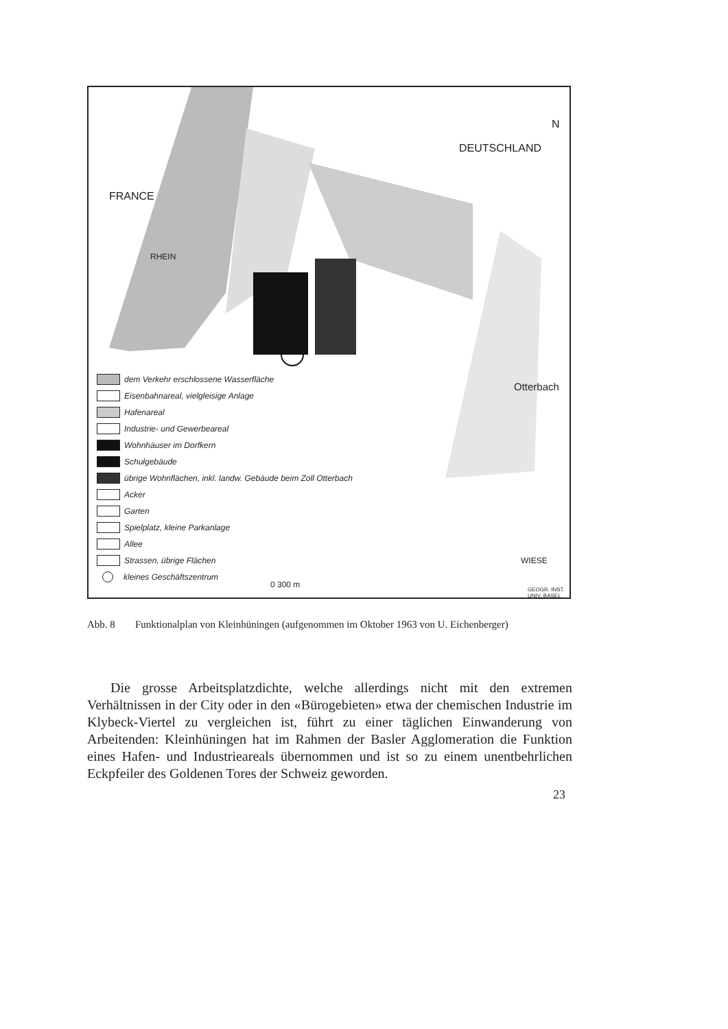N
DEUTSCHLAND
FRANCE
RHEIN
Otterbach
WIESE
0 300 m
GEOGR. INST. UNIV. BASEL
dem Verkehr erschlossene Wasserfläche
Eisenbahnareal, vielgleisige Anlage
Hafenareal
Industrie- und Gewerbeareal
Wohnhäuser im Dorfkern
Schulgebäude
übrige Wohnflächen, inkl. landw. Gebäude beim Zoll Otterbach
Acker
Garten
Spielplatz, kleine Parkanlage
Allee
Strassen, übrige Flächen
kleines Geschäftszentrum
Abb. 8 Funktionalplan von Kleinhüningen (aufgenommen im Oktober 1963 von U. Eichenberger)
Die grosse Arbeitsplatzdichte, welche allerdings nicht mit den extremen Verhältnissen in der City oder in den «Bürogebieten» etwa der chemischen Industrie im Klybeck-Viertel zu vergleichen ist, führt zu einer täglichen Einwanderung von Arbeitenden: Kleinhüningen hat im Rahmen der Basler Agglomeration die Funktion eines Hafen- und Industrieareals übernommen und ist so zu einem unentbehrlichen Eckpfeiler des Goldenen Tores der Schweiz geworden.
23